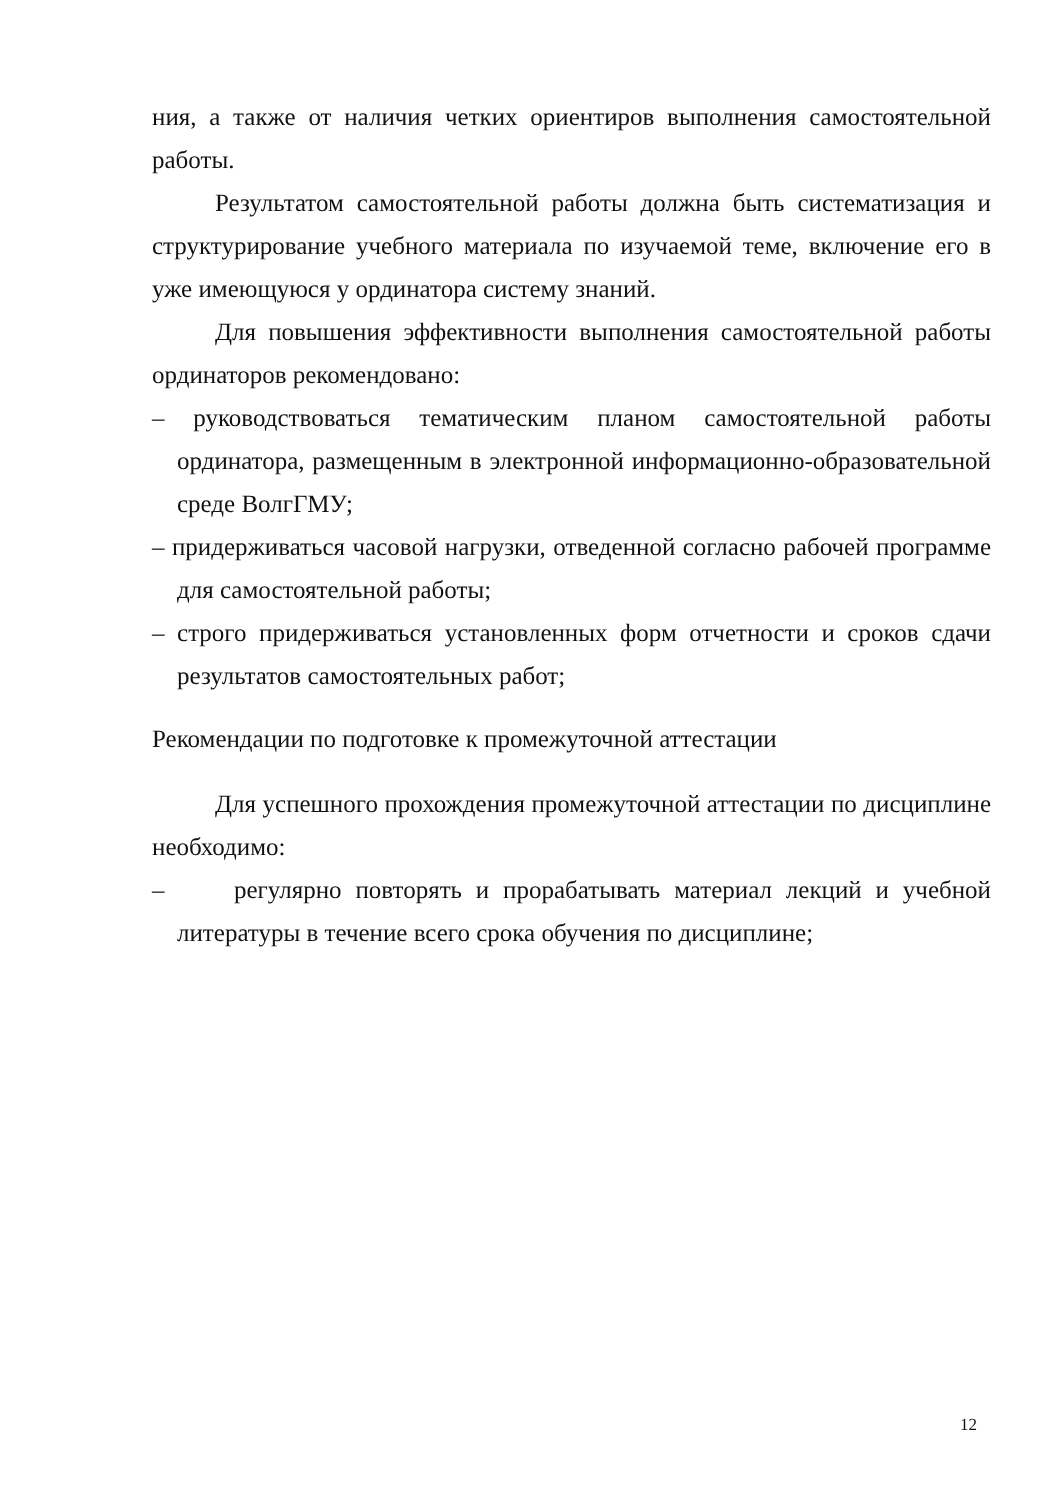ния, а также от наличия четких ориентиров выполнения самостоятельной работы.
Результатом самостоятельной работы должна быть систематизация и структурирование учебного материала по изучаемой теме, включение его в уже имеющуюся у ординатора систему знаний.
Для повышения эффективности выполнения самостоятельной работы ординаторов рекомендовано:
– руководствоваться тематическим планом самостоятельной работы ординатора, размещенным в электронной информационно-образовательной среде ВолгГМУ;
– придерживаться часовой нагрузки, отведенной согласно рабочей программе для самостоятельной работы;
– строго придерживаться установленных форм отчетности и сроков сдачи результатов самостоятельных работ;
Рекомендации по подготовке к промежуточной аттестации
Для успешного прохождения промежуточной аттестации по дисциплине необходимо:
– регулярно повторять и прорабатывать материал лекций и учебной литературы в течение всего срока обучения по дисциплине;
12